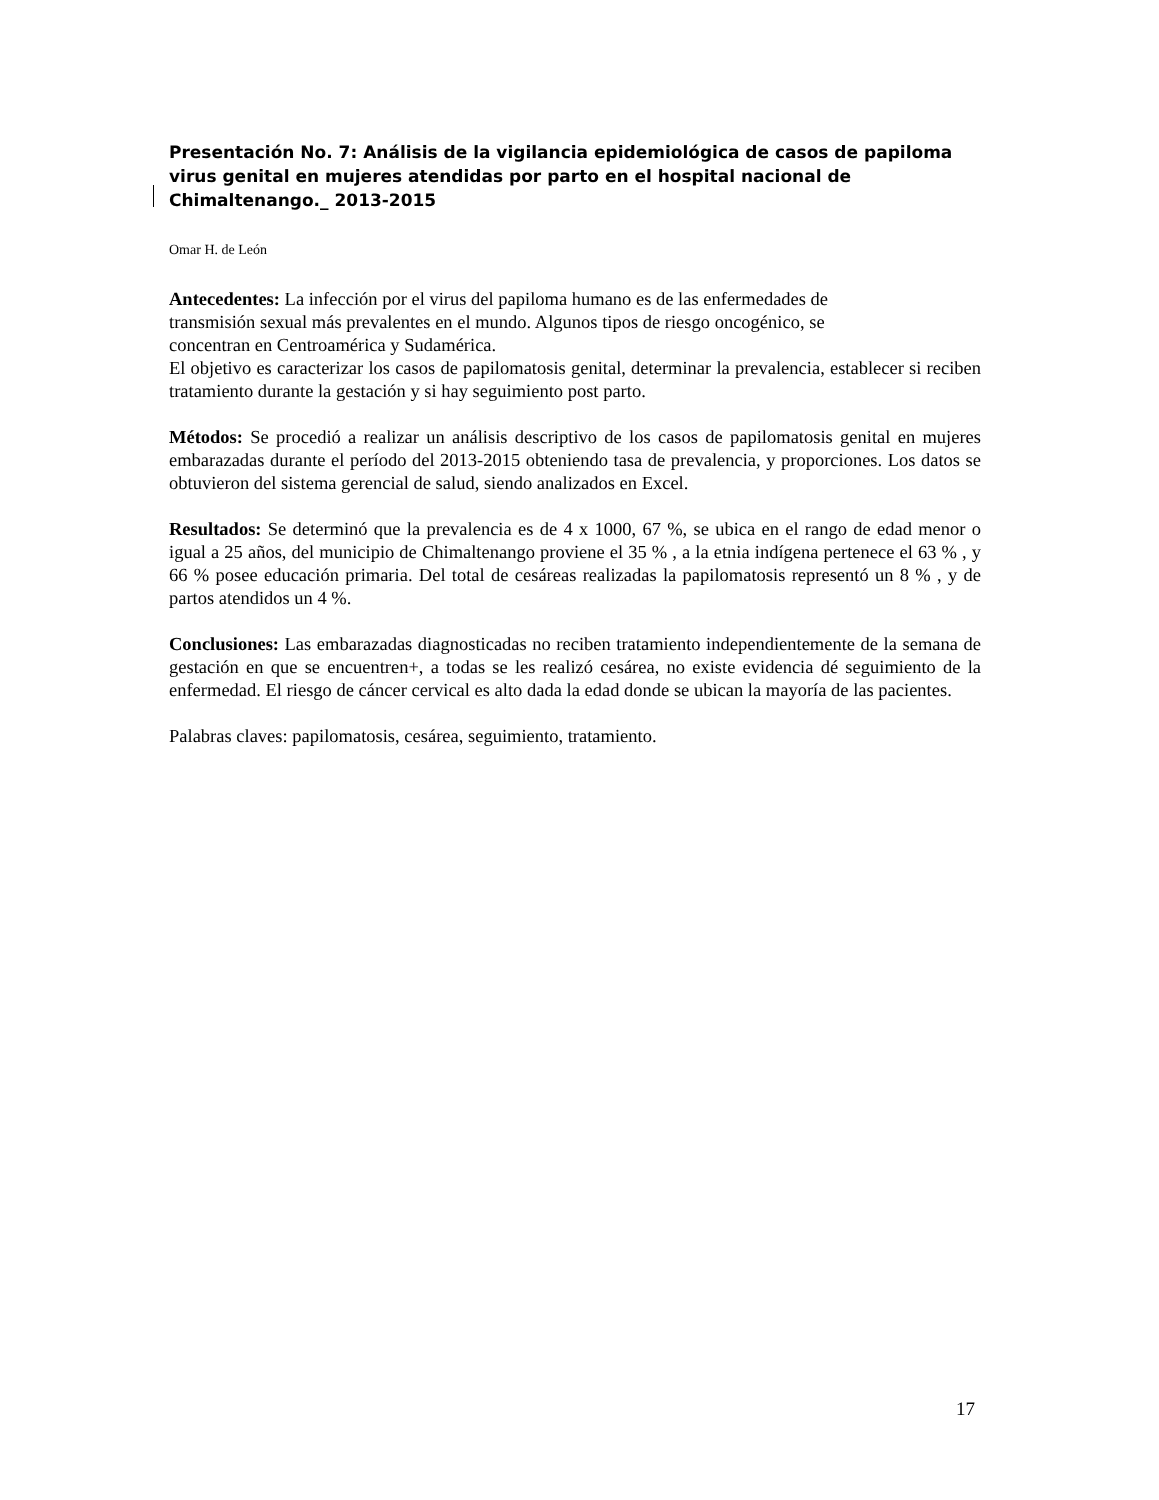Presentación No. 7: Análisis de la vigilancia epidemiológica de casos de papiloma virus genital en mujeres atendidas por parto en el hospital nacional de Chimaltenango._ 2013-2015
Omar H. de León
Antecedentes: La infección por el virus del papiloma humano es de las enfermedades de
transmisión sexual más prevalentes en el mundo. Algunos tipos de riesgo oncogénico, se
concentran en Centroamérica y Sudamérica.
El objetivo es caracterizar los casos de papilomatosis genital, determinar la prevalencia, establecer si reciben tratamiento durante la gestación y si hay seguimiento post parto.
Métodos: Se procedió a realizar un análisis descriptivo de los casos de papilomatosis genital en mujeres embarazadas durante el período del 2013-2015 obteniendo tasa de prevalencia, y proporciones. Los datos se obtuvieron del sistema gerencial de salud, siendo analizados en Excel.
Resultados: Se determinó que la prevalencia es de 4 x 1000, 67 %, se ubica en el rango de edad menor o igual a 25 años, del municipio de Chimaltenango proviene el 35 % , a la etnia indígena pertenece el 63 % , y 66 % posee educación primaria. Del total de cesáreas realizadas la papilomatosis representó un 8 % , y de partos atendidos un 4 %.
Conclusiones: Las embarazadas diagnosticadas no reciben tratamiento independientemente de la semana de gestación en que se encuentren+, a todas se les realizó cesárea, no existe evidencia dé seguimiento de la enfermedad. El riesgo de cáncer cervical es alto dada la edad donde se ubican la mayoría de las pacientes.
Palabras claves: papilomatosis, cesárea, seguimiento, tratamiento.
17